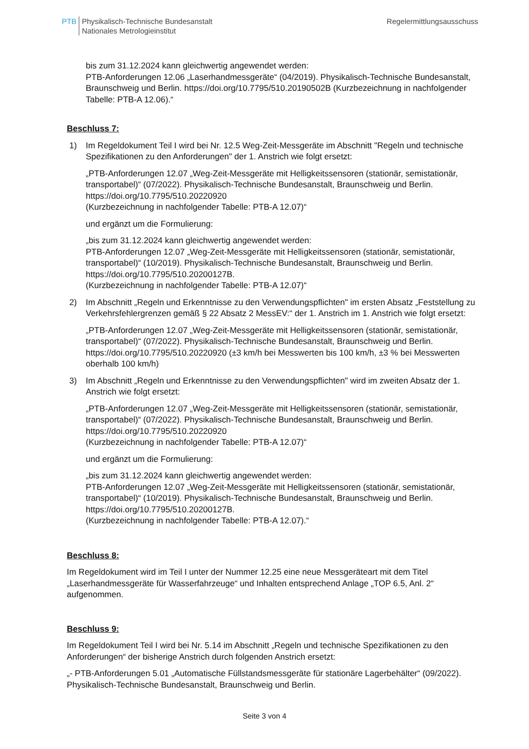PTB Physikalisch-Technische Bundesanstalt
Nationales Metrologieinstitut
Regelermittlungsausschuss
bis zum 31.12.2024 kann gleichwertig angewendet werden:
PTB-Anforderungen 12.06 „Laserhandmessgeräte“ (04/2019). Physikalisch-Technische Bundesanstalt, Braunschweig und Berlin. https://doi.org/10.7795/510.20190502B (Kurzbezeichnung in nachfolgender Tabelle: PTB-A 12.06).“
Beschluss 7:
1) Im Regeldokument Teil I wird bei Nr. 12.5 Weg-Zeit-Messgeräte im Abschnitt "Regeln und technische Spezifikationen zu den Anforderungen" der 1. Anstrich wie folgt ersetzt:
„PTB-Anforderungen 12.07 „Weg-Zeit-Messgeräte mit Helligkeitssensoren (stationär, semistationär, transportabel)“ (07/2022). Physikalisch-Technische Bundesanstalt, Braunschweig und Berlin. https://doi.org/10.7795/510.20220920
(Kurzbezeichnung in nachfolgender Tabelle: PTB-A 12.07)“
und ergänzt um die Formulierung:
„bis zum 31.12.2024 kann gleichwertig angewendet werden:
PTB-Anforderungen 12.07 „Weg-Zeit-Messgeräte mit Helligkeitssensoren (stationär, semistationär, transportabel)“ (10/2019). Physikalisch-Technische Bundesanstalt, Braunschweig und Berlin. https://doi.org/10.7795/510.20200127B.
(Kurzbezeichnung in nachfolgender Tabelle: PTB-A 12.07)“
2) Im Abschnitt „Regeln und Erkenntnisse zu den Verwendungspflichten" im ersten Absatz „Feststellung zu Verkehrsfehlergrenzen gemäß § 22 Absatz 2 MessEV:“ der 1. Anstrich im 1. Anstrich wie folgt ersetzt:
„PTB-Anforderungen 12.07 „Weg-Zeit-Messgeräte mit Helligkeitssensoren (stationär, semistationär, transportabel)“ (07/2022). Physikalisch-Technische Bundesanstalt, Braunschweig und Berlin. https://doi.org/10.7795/510.20220920 (±3 km/h bei Messwerten bis 100 km/h, ±3 % bei Messwerten oberhalb 100 km/h)
3) Im Abschnitt „Regeln und Erkenntnisse zu den Verwendungspflichten" wird im zweiten Absatz der 1. Anstrich wie folgt ersetzt:
„PTB-Anforderungen 12.07 „Weg-Zeit-Messgeräte mit Helligkeitssensoren (stationär, semistationär, transportabel)“ (07/2022). Physikalisch-Technische Bundesanstalt, Braunschweig und Berlin. https://doi.org/10.7795/510.20220920
(Kurzbezeichnung in nachfolgender Tabelle: PTB-A 12.07)“
und ergänzt um die Formulierung:
„bis zum 31.12.2024 kann gleichwertig angewendet werden:
PTB-Anforderungen 12.07 „Weg-Zeit-Messgeräte mit Helligkeitssensoren (stationär, semistationär, transportabel)“ (10/2019). Physikalisch-Technische Bundesanstalt, Braunschweig und Berlin. https://doi.org/10.7795/510.20200127B.
(Kurzbezeichnung in nachfolgender Tabelle: PTB-A 12.07).“
Beschluss 8:
Im Regeldokument wird im Teil I unter der Nummer 12.25 eine neue Messgeräteart mit dem Titel „Laserhandmessgeräte für Wasserfahrzeuge“ und Inhalten entsprechend Anlage „TOP 6.5, Anl. 2“ aufgenommen.
Beschluss 9:
Im Regeldokument Teil I wird bei Nr. 5.14 im Abschnitt „Regeln und technische Spezifikationen zu den Anforderungen“ der bisherige Anstrich durch folgenden Anstrich ersetzt:
„- PTB-Anforderungen 5.01 „Automatische Füllstandsmessgeräte für stationäre Lagerbehälter“ (09/2022). Physikalisch-Technische Bundesanstalt, Braunschweig und Berlin.
Seite 3 von 4